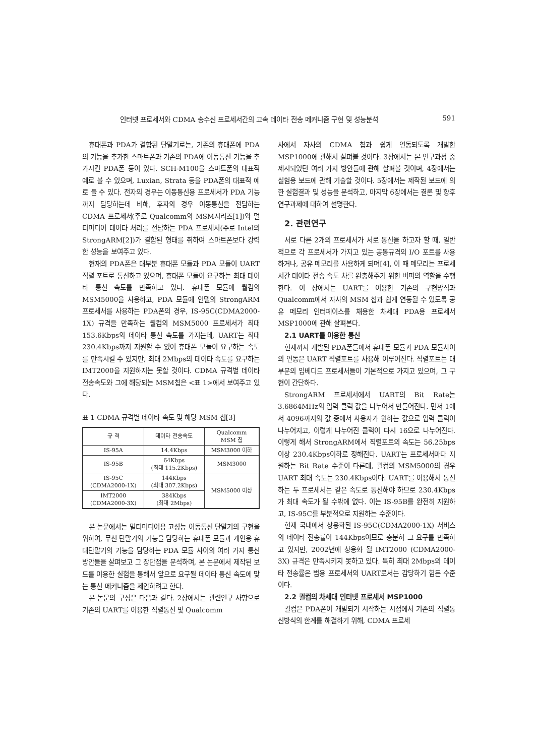인터넷 프로세서와 CDMA 송수신 프로세서간의 고속 데이타 전송 메커니즘 구현 및 성능분석 591
휴대폰과 PDA가 결합된 단말기로는, 기존의 휴대폰에 PDA의 기능을 추가한 스마트폰과 기존의 PDA에 이동통신 기능을 추가시킨 PDA폰 등이 있다. SCH-M100을 스마트폰의 대표적 예로 볼 수 있으며, Luxian, Strata 등을 PDA폰의 대표적 예로 들 수 있다. 전자의 경우는 이동통신용 프로세서가 PDA 기능까지 담당하는데 비해, 후자의 경우 이동통신을 전담하는 CDMA 프로세서(주로 Qualcomm의 MSM시리즈[1])와 멀티미디어 데이타 처리를 전담하는 PDA 프로세서(주로 Intel의 StrongARM[2])가 결합된 형태를 취하여 스마트폰보다 강력한 성능을 보여주고 있다.
현재의 PDA폰은 대부분 휴대폰 모듈과 PDA 모듈이 UART 직렬 포트로 통신하고 있으며, 휴대폰 모듈이 요구하는 최대 데이타 통신 속도를 만족하고 있다. 휴대폰 모듈에 퀄컴의 MSM5000을 사용하고, PDA 모듈에 인텔의 StrongARM 프로세서를 사용하는 PDA폰의 경우, IS-95C(CDMA2000-1X) 규격을 만족하는 퀄컴의 MSM5000 프로세서가 최대 153.6Kbps의 데이타 통신 속도를 가지는데, UART는 최대 230.4Kbps까지 지원할 수 있어 휴대폰 모듈이 요구하는 속도를 만족시킬 수 있지만, 최대 2Mbps의 데이타 속도를 요구하는 IMT2000을 지원하지는 못할 것이다. CDMA 규격별 데이타 전송속도와 그에 해당되는 MSM칩은 <표 1>에서 보여주고 있다.
표 1 CDMA 규격별 데이타 속도 및 해당 MSM 칩[3]
| 규 격 | 데이타 전송속도 | Qualcomm MSM 칩 |
| --- | --- | --- |
| IS-95A | 14.4Kbps | MSM3000 이하 |
| IS-95B | 64Kbps (최대 115.2Kbps) | MSM3000 |
| IS-95C (CDMA2000-1X) | 144Kbps (최대 307.2Kbps) | MSM5000 이상 |
| IMT2000 (CDMA2000-3X) | 384Kbps (최대 2Mbps) | |
본 논문에서는 멀티미디어용 고성능 이동통신 단말기의 구현을 위하여, 무선 단말기의 기능을 담당하는 휴대폰 모듈과 개인용 휴대단말기의 기능을 담당하는 PDA 모듈 사이의 여러 가지 통신 방안들을 살펴보고 그 장단점을 분석하며, 본 논문에서 제작된 보드를 이용한 실험을 통해서 앞으로 요구될 데이타 통신 속도에 맞는 통신 메커니즘을 제안하려고 한다.
본 논문의 구성은 다음과 같다. 2장에서는 관련연구 사항으로 기존의 UART를 이용한 직렬통신 및 Qualcomm
사에서 자사의 CDMA 칩과 쉽게 연동되도록 개발한 MSP1000에 관해서 살펴볼 것이다. 3장에서는 본 연구과정 중 제시되었던 여러 가지 방안들에 관해 살펴볼 것이며, 4장에서는 실험용 보드에 관해 기술할 것이다. 5장에서는 제작된 보드에 의한 실험결과 및 성능을 분석하고, 마지막 6장에서는 결론 및 향후 연구과제에 대하여 설명한다.
2. 관련연구
서로 다른 2개의 프로세서가 서로 통신을 하고자 할 때, 일반적으로 각 프로세서가 가지고 있는 공통규격의 I/O 포트를 사용하거나, 공유 메모리를 사용하게 되며[4], 이 때 메모리는 프로세서간 데이타 전송 속도 차를 완충해주기 위한 버퍼의 역할을 수행한다. 이 장에서는 UART를 이용한 기존의 구현방식과 Qualcomm에서 자사의 MSM 칩과 쉽게 연동될 수 있도록 공유 메모리 인터페이스를 채용한 차세대 PDA용 프로세서 MSP1000에 관해 살펴본다.
2.1 UART를 이용한 통신
현재까지 개발된 PDA폰들에서 휴대폰 모듈과 PDA 모듈사이의 연동은 UART 직렬포트를 사용해 이루어진다. 직렬포트는 대부분의 임베디드 프로세서들이 기본적으로 가지고 있으며, 그 구현이 간단하다.
StrongARM 프로세서에서 UART의 Bit Rate는 3.6864MHz의 입력 클럭 값을 나누어서 만들어진다. 먼저 1에서 4096까지의 값 중에서 사용자가 원하는 값으로 입력 클럭이 나누어지고, 이렇게 나누어진 클럭이 다시 16으로 나누어진다. 이렇게 해서 StrongARM에서 직렬포트의 속도는 56.25bps이상 230.4Kbps이하로 정해진다. UART는 프로세서마다 지원하는 Bit Rate 수준이 다른데, 퀄컴의 MSM5000의 경우 UART 최대 속도는 230.4Kbps이다. UART를 이용해서 통신하는 두 프로세서는 같은 속도로 통신해야 하므로 230.4Kbps가 최대 속도가 될 수밖에 없다. 이는 IS-95B를 완전히 지원하고, IS-95C를 부분적으로 지원하는 수준이다.
현재 국내에서 상용화된 IS-95C(CDMA2000-1X) 서비스의 데이타 전송률이 144Kbps이므로 충분히 그 요구를 만족하고 있지만, 2002년에 상용화 될 IMT2000 (CDMA2000-3X) 규격은 만족시키지 못하고 있다. 특히 최대 2Mbps의 데이타 전송률은 범용 프로세서의 UART로서는 감당하기 힘든 수준이다.
2.2 퀄컴의 차세대 인터넷 프로세서 MSP1000
퀄컴은 PDA폰이 개발되기 시작하는 시점에서 기존의 직렬통신방식의 한계를 해결하기 위해, CDMA 프로세